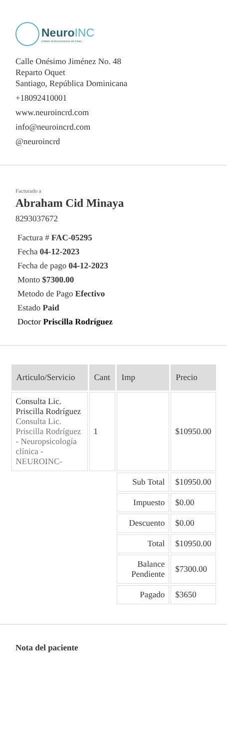NeuroINC
Instituto de Neurociencias del Cibao
Calle Onésimo Jiménez No. 48
Reparto Oquet
Santiago, República Dominicana
+18092410001
www.neuroincrd.com
info@neuroincrd.com
@neuroincrd
Facturado a
Abraham Cid Minaya
8293037672
Factura # FAC-05295
Fecha 04-12-2023
Fecha de pago 04-12-2023
Monto $7300.00
Metodo de Pago Efectivo
Estado Paid
Doctor Priscilla Rodríguez
| Articulo/Servicio | Cant | Imp | Precio |
| --- | --- | --- | --- |
| Consulta Lic. Priscilla Rodríguez Consulta Lic. Priscilla Rodríguez - Neuropsicología clínica - NEUROINC- | 1 | | $10950.00 |
| | | Sub Total | $10950.00 |
| | | Impuesto | $0.00 |
| | | Descuento | $0.00 |
| | | Total | $10950.00 |
| | | Balance Pendiente | $7300.00 |
| | | Pagado | $3650 |
Nota del paciente